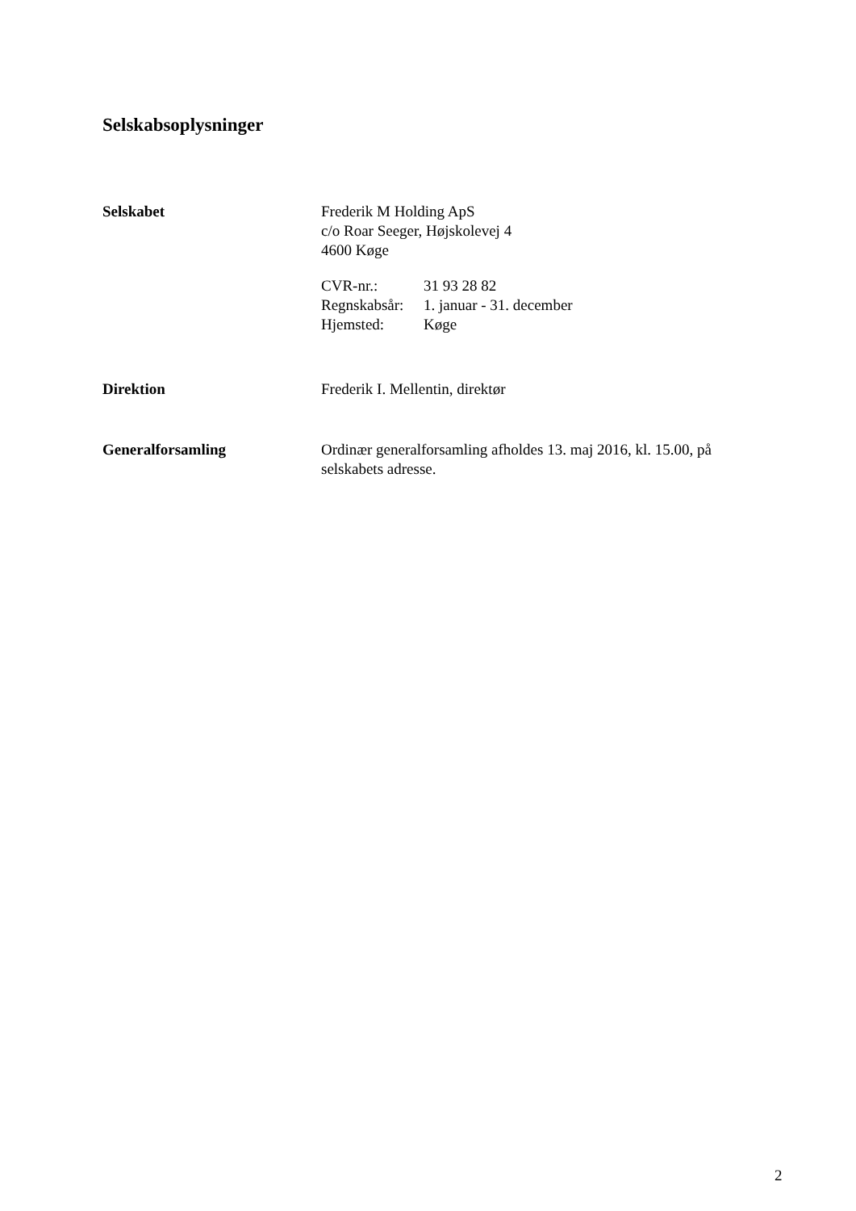Selskabsoplysninger
Selskabet Frederik M Holding ApS
c/o Roar Seeger, Højskolevej 4
4600 Køge
| CVR-nr.: | 31 93 28 82 |
| Regnskabsår: | 1. januar - 31. december |
| Hjemsted: | Køge |
Direktion Frederik I. Mellentin, direktør
Generalforsamling Ordinær generalforsamling afholdes 13. maj 2016, kl. 15.00, på
selskabets adresse.
2